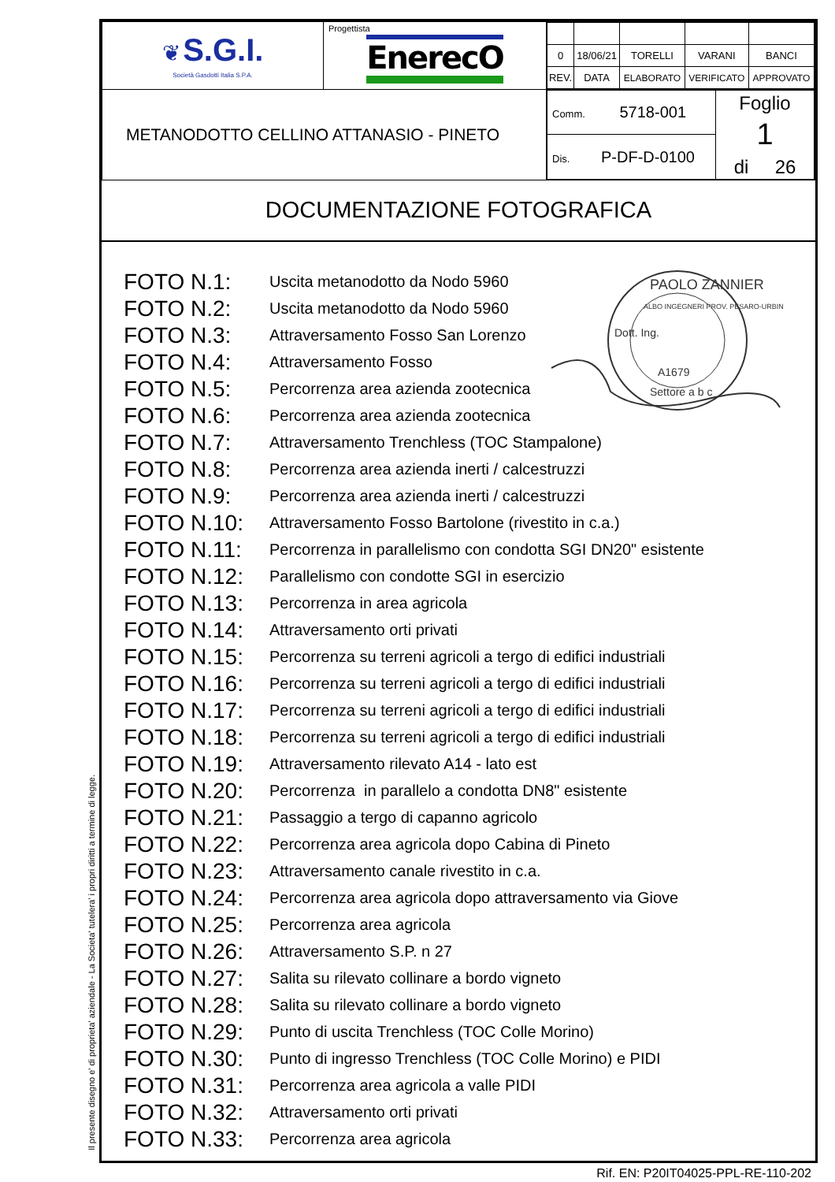Il presente disegno e' di proprieta' aziendale - La Societa' tutelera' i propri diritti a termine di legge.
| ❦ S.G.I. Società Gasdotti Italia S.P.A. | Progettista EnerecO | / 0 / 18/06/21 / TORELLI / VARANI / BANCI / / REV. / DATA / ELABORATO / VERIFICATO / APPROVATO / |
| METANODOTTO CELLINO ATTANASIO - PINETO | | / Comm. 5718-001 / Foglio 1 di 26 / / Dis. P-DF-D-0100 / / |
DOCUMENTAZIONE FOTOGRAFICA
PAOLO ZANNIER
Dott. Ing.
ALBO INGEGNERI PROV. PESARO-URBINO
A1679
Settore a b c
FOTO N.1: Uscita metanodotto da Nodo 5960
FOTO N.2: Uscita metanodotto da Nodo 5960
FOTO N.3: Attraversamento Fosso San Lorenzo
FOTO N.4: Attraversamento Fosso
FOTO N.5: Percorrenza area azienda zootecnica
FOTO N.6: Percorrenza area azienda zootecnica
FOTO N.7: Attraversamento Trenchless (TOC Stampalone)
FOTO N.8: Percorrenza area azienda inerti / calcestruzzi
FOTO N.9: Percorrenza area azienda inerti / calcestruzzi
FOTO N.10: Attraversamento Fosso Bartolone (rivestito in c.a.)
FOTO N.11: Percorrenza in parallelismo con condotta SGI DN20" esistente
FOTO N.12: Parallelismo con condotte SGI in esercizio
FOTO N.13: Percorrenza in area agricola
FOTO N.14: Attraversamento orti privati
FOTO N.15: Percorrenza su terreni agricoli a tergo di edifici industriali
FOTO N.16: Percorrenza su terreni agricoli a tergo di edifici industriali
FOTO N.17: Percorrenza su terreni agricoli a tergo di edifici industriali
FOTO N.18: Percorrenza su terreni agricoli a tergo di edifici industriali
FOTO N.19: Attraversamento rilevato A14 - lato est
FOTO N.20: Percorrenza in parallelo a condotta DN8" esistente
FOTO N.21: Passaggio a tergo di capanno agricolo
FOTO N.22: Percorrenza area agricola dopo Cabina di Pineto
FOTO N.23: Attraversamento canale rivestito in c.a.
FOTO N.24: Percorrenza area agricola dopo attraversamento via Giove
FOTO N.25: Percorrenza area agricola
FOTO N.26: Attraversamento S.P. n 27
FOTO N.27: Salita su rilevato collinare a bordo vigneto
FOTO N.28: Salita su rilevato collinare a bordo vigneto
FOTO N.29: Punto di uscita Trenchless (TOC Colle Morino)
FOTO N.30: Punto di ingresso Trenchless (TOC Colle Morino) e PIDI
FOTO N.31: Percorrenza area agricola a valle PIDI
FOTO N.32: Attraversamento orti privati
FOTO N.33: Percorrenza area agricola
Rif. EN: P20IT04025-PPL-RE-110-202